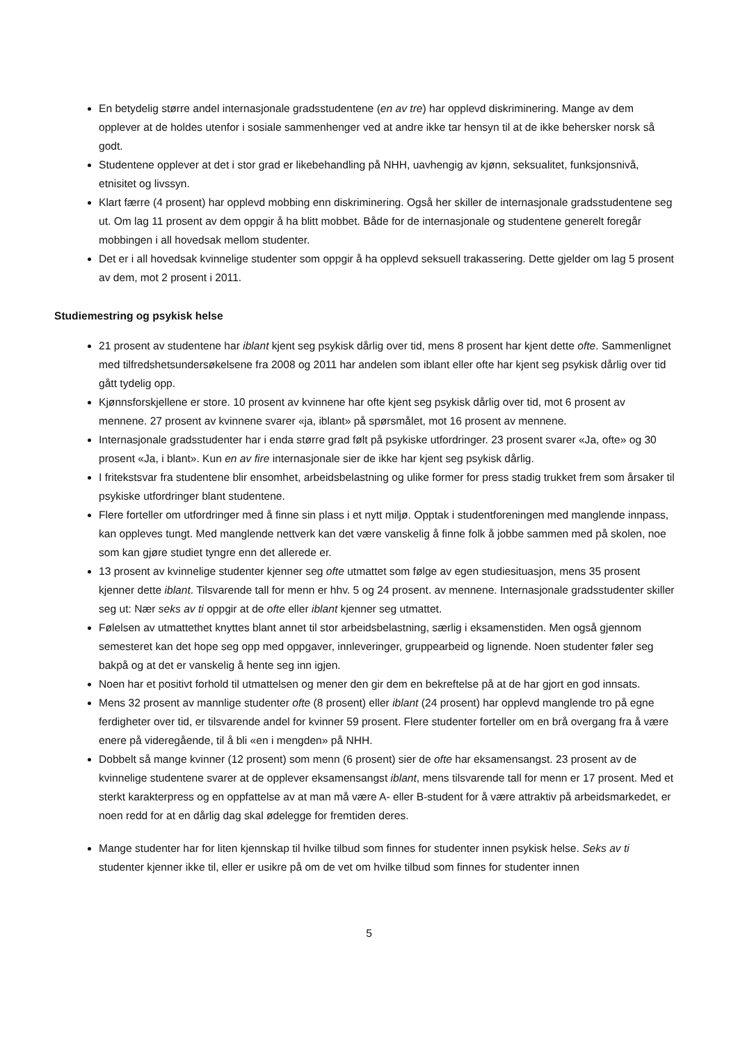En betydelig større andel internasjonale gradsstudentene (en av tre) har opplevd diskriminering. Mange av dem opplever at de holdes utenfor i sosiale sammenhenger ved at andre ikke tar hensyn til at de ikke behersker norsk så godt.
Studentene opplever at det i stor grad er likebehandling på NHH, uavhengig av kjønn, seksualitet, funksjonsnivå, etnisitet og livssyn.
Klart færre (4 prosent) har opplevd mobbing enn diskriminering. Også her skiller de internasjonale gradsstudentene seg ut. Om lag 11 prosent av dem oppgir å ha blitt mobbet. Både for de internasjonale og studentene generelt foregår mobbingen i all hovedsak mellom studenter.
Det er i all hovedsak kvinnelige studenter som oppgir å ha opplevd seksuell trakassering. Dette gjelder om lag 5 prosent av dem, mot 2 prosent i 2011.
Studiemestring og psykisk helse
21 prosent av studentene har iblant kjent seg psykisk dårlig over tid, mens 8 prosent har kjent dette ofte. Sammenlignet med tilfredshetsundersøkelsene fra 2008 og 2011 har andelen som iblant eller ofte har kjent seg psykisk dårlig over tid gått tydelig opp.
Kjønnsforskjellene er store. 10 prosent av kvinnene har ofte kjent seg psykisk dårlig over tid, mot 6 prosent av mennene. 27 prosent av kvinnene svarer «ja, iblant» på spørsmålet, mot 16 prosent av mennene.
Internasjonale gradsstudenter har i enda større grad følt på psykiske utfordringer. 23 prosent svarer «Ja, ofte» og 30 prosent «Ja, i blant». Kun en av fire internasjonale sier de ikke har kjent seg psykisk dårlig.
I fritekstsvar fra studentene blir ensomhet, arbeidsbelastning og ulike former for press stadig trukket frem som årsaker til psykiske utfordringer blant studentene.
Flere forteller om utfordringer med å finne sin plass i et nytt miljø. Opptak i studentforeningen med manglende innpass, kan oppleves tungt. Med manglende nettverk kan det være vanskelig å finne folk å jobbe sammen med på skolen, noe som kan gjøre studiet tyngre enn det allerede er.
13 prosent av kvinnelige studenter kjenner seg ofte utmattet som følge av egen studiesituasjon, mens 35 prosent kjenner dette iblant. Tilsvarende tall for menn er hhv. 5 og 24 prosent. av mennene. Internasjonale gradsstudenter skiller seg ut: Nær seks av ti oppgir at de ofte eller iblant kjenner seg utmattet.
Følelsen av utmattethet knyttes blant annet til stor arbeidsbelastning, særlig i eksamenstiden. Men også gjennom semesteret kan det hope seg opp med oppgaver, innleveringer, gruppearbeid og lignende. Noen studenter føler seg bakpå og at det er vanskelig å hente seg inn igjen.
Noen har et positivt forhold til utmattelsen og mener den gir dem en bekreftelse på at de har gjort en god innsats.
Mens 32 prosent av mannlige studenter ofte (8 prosent) eller iblant (24 prosent) har opplevd manglende tro på egne ferdigheter over tid, er tilsvarende andel for kvinner 59 prosent. Flere studenter forteller om en brå overgang fra å være enere på videregående, til å bli «en i mengden» på NHH.
Dobbelt så mange kvinner (12 prosent) som menn (6 prosent) sier de ofte har eksamensangst. 23 prosent av de kvinnelige studentene svarer at de opplever eksamensangst iblant, mens tilsvarende tall for menn er 17 prosent. Med et sterkt karakterpress og en oppfattelse av at man må være A- eller B-student for å være attraktiv på arbeidsmarkedet, er noen redd for at en dårlig dag skal ødelegge for fremtiden deres.
Mange studenter har for liten kjennskap til hvilke tilbud som finnes for studenter innen psykisk helse. Seks av ti studenter kjenner ikke til, eller er usikre på om de vet om hvilke tilbud som finnes for studenter innen
5